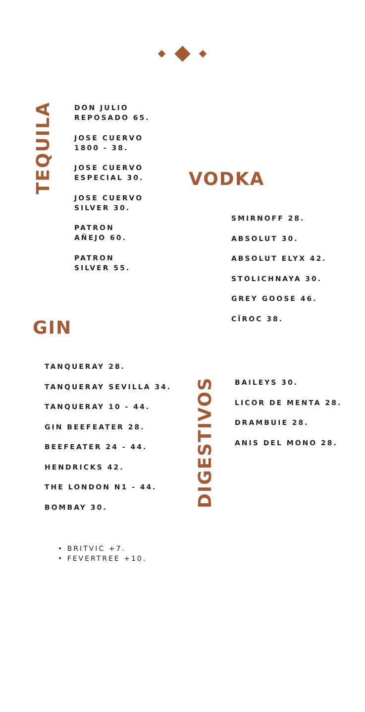TEQUILA
DON JULIO
REPOSADO 65.
JOSE CUERVO
1800 - 38.
JOSE CUERVO
ESPECIAL 30.
JOSE CUERVO
SILVER 30.
PATRON
AÑEJO 60.
PATRON
SILVER 55.
VODKA
SMIRNOFF 28.
ABSOLUT 30.
ABSOLUT ELYX 42.
STOLICHNAYA 30.
GREY GOOSE 46.
CÎROC 38.
GIN
TANQUERAY 28.
TANQUERAY SEVILLA 34.
TANQUERAY 10 - 44.
GIN BEEFEATER 28.
BEEFEATER 24 - 44.
HENDRICKS 42.
THE LONDON N1 - 44.
BOMBAY 30.
DIGESTIVOS
BAILEYS 30.
LICOR DE MENTA 28.
DRAMBUIE 28.
ANIS DEL MONO 28.
• BRITVIC +7.
• FEVERTREE +10.